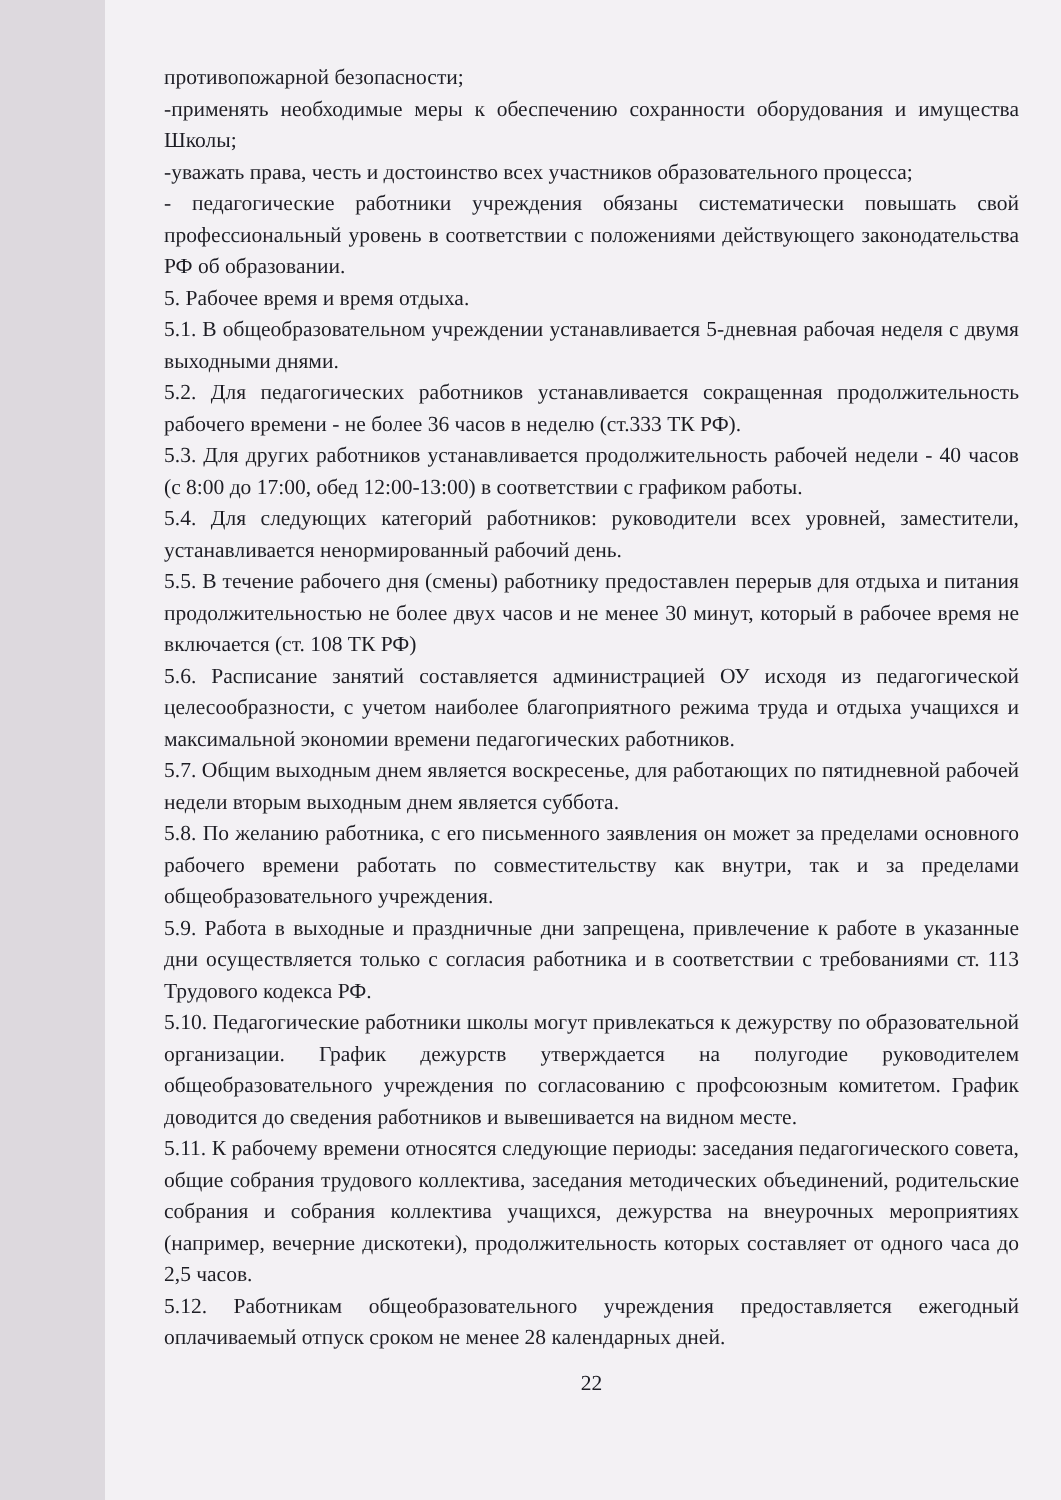противопожарной безопасности;
-применять необходимые меры к обеспечению сохранности оборудования и имущества Школы;
-уважать права, честь и достоинство всех участников образовательного процесса;
- педагогические работники учреждения обязаны систематически повышать свой профессиональный уровень в соответствии с положениями действующего законодательства РФ об образовании.
5. Рабочее время и время отдыха.
5.1. В общеобразовательном учреждении устанавливается 5-дневная рабочая неделя с двумя выходными днями.
5.2. Для педагогических работников устанавливается сокращенная продолжительность рабочего времени - не более 36 часов в неделю (ст.333 ТК РФ).
5.3. Для других работников устанавливается продолжительность рабочей недели - 40 часов (с 8:00 до 17:00, обед 12:00-13:00) в соответствии с графиком работы.
5.4. Для следующих категорий работников: руководители всех уровней, заместители, устанавливается ненормированный рабочий день.
5.5. В течение рабочего дня (смены) работнику предоставлен перерыв для отдыха и питания продолжительностью не более двух часов и не менее 30 минут, который в рабочее время не включается (ст. 108 ТК РФ)
5.6. Расписание занятий составляется администрацией ОУ исходя из педагогической целесообразности, с учетом наиболее благоприятного режима труда и отдыха учащихся и максимальной экономии времени педагогических работников.
5.7. Общим выходным днем является воскресенье, для работающих по пятидневной рабочей недели вторым выходным днем является суббота.
5.8. По желанию работника, с его письменного заявления он может за пределами основного рабочего времени работать по совместительству как внутри, так и за пределами общеобразовательного учреждения.
5.9. Работа в выходные и праздничные дни запрещена, привлечение к работе в указанные дни осуществляется только с согласия работника и в соответствии с требованиями ст. 113 Трудового кодекса РФ.
5.10. Педагогические работники школы могут привлекаться к дежурству по образовательной организации. График дежурств утверждается на полугодие руководителем общеобразовательного учреждения по согласованию с профсоюзным комитетом. График доводится до сведения работников и вывешивается на видном месте.
5.11. К рабочему времени относятся следующие периоды: заседания педагогического совета, общие собрания трудового коллектива, заседания методических объединений, родительские собрания и собрания коллектива учащихся, дежурства на внеурочных мероприятиях (например, вечерние дискотеки), продолжительность которых составляет от одного часа до 2,5 часов.
5.12. Работникам общеобразовательного учреждения предоставляется ежегодный оплачиваемый отпуск сроком не менее 28 календарных дней.
22